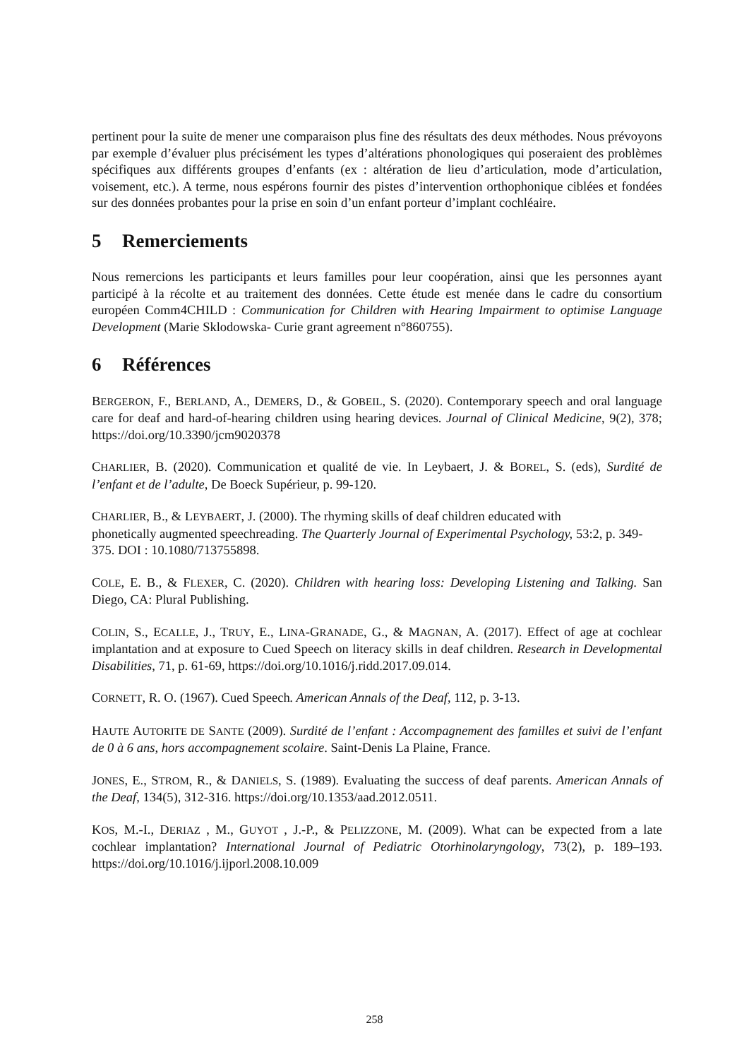pertinent pour la suite de mener une comparaison plus fine des résultats des deux méthodes. Nous prévoyons par exemple d’évaluer plus précisément les types d’altérations phonologiques qui poseraient des problèmes spécifiques aux différents groupes d’enfants (ex : altération de lieu d’articulation, mode d’articulation, voisement, etc.). A terme, nous espérons fournir des pistes d’intervention orthophonique ciblées et fondées sur des données probantes pour la prise en soin d’un enfant porteur d’implant cochléaire.
5 Remerciements
Nous remercions les participants et leurs familles pour leur coopération, ainsi que les personnes ayant participé à la récolte et au traitement des données. Cette étude est menée dans le cadre du consortium européen Comm4CHILD : Communication for Children with Hearing Impairment to optimise Language Development (Marie Sklodowska- Curie grant agreement n°860755).
6 Références
BERGERON, F., BERLAND, A., DEMERS, D., & GOBEIL, S. (2020). Contemporary speech and oral language care for deaf and hard-of-hearing children using hearing devices. Journal of Clinical Medicine, 9(2), 378; https://doi.org/10.3390/jcm9020378
CHARLIER, B. (2020). Communication et qualité de vie. In Leybaert, J. & BOREL, S. (eds), Surdité de l’enfant et de l’adulte, De Boeck Supérieur, p. 99-120.
CHARLIER, B., & LEYBAERT, J. (2000). The rhyming skills of deaf children educated with
phonetically augmented speechreading. The Quarterly Journal of Experimental Psychology, 53:2, p. 349-375. DOI : 10.1080/713755898.
COLE, E. B., & FLEXER, C. (2020). Children with hearing loss: Developing Listening and Talking. San Diego, CA: Plural Publishing.
COLIN, S., ECALLE, J., TRUY, E., LINA-GRANADE, G., & MAGNAN, A. (2017). Effect of age at cochlear implantation and at exposure to Cued Speech on literacy skills in deaf children. Research in Developmental Disabilities, 71, p. 61-69, https://doi.org/10.1016/j.ridd.2017.09.014.
CORNETT, R. O. (1967). Cued Speech. American Annals of the Deaf, 112, p. 3-13.
HAUTE AUTORITE DE SANTE (2009). Surdité de l’enfant : Accompagnement des familles et suivi de l’enfant de 0 à 6 ans, hors accompagnement scolaire. Saint-Denis La Plaine, France.
JONES, E., STROM, R., & DANIELS, S. (1989). Evaluating the success of deaf parents. American Annals of the Deaf, 134(5), 312-316. https://doi.org/10.1353/aad.2012.0511.
KOS, M.-I., DERIAZ , M., GUYOT , J.-P., & PELIZZONE, M. (2009). What can be expected from a late cochlear implantation? International Journal of Pediatric Otorhinolaryngology, 73(2), p. 189–193. https://doi.org/10.1016/j.ijporl.2008.10.009
258